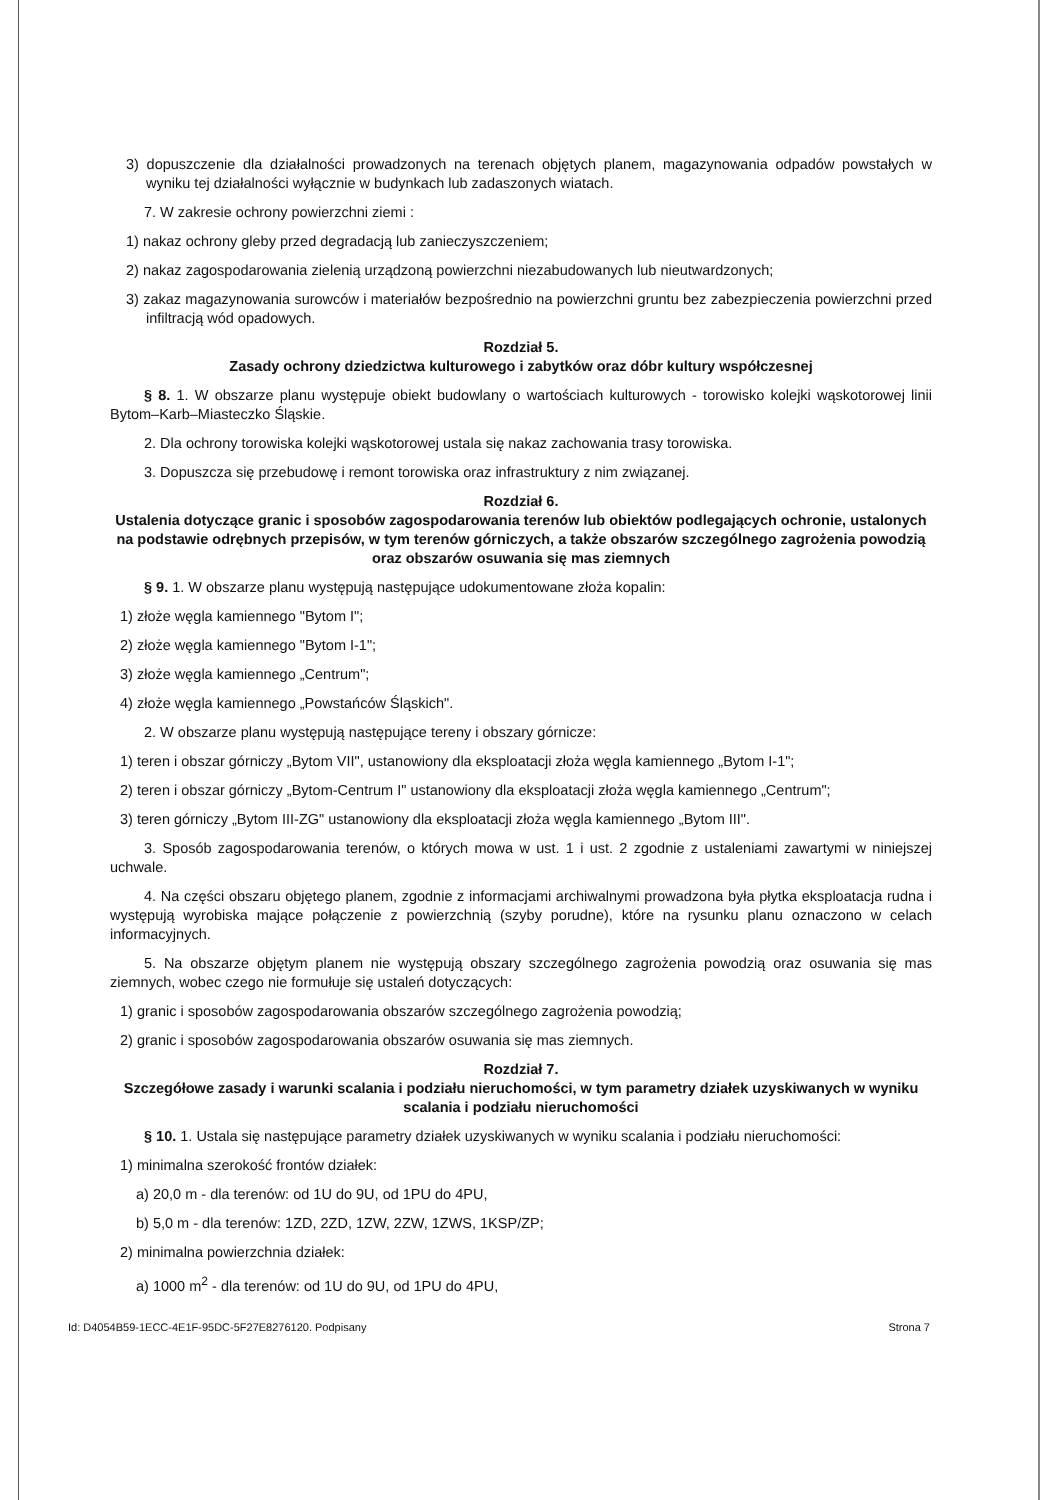3) dopuszczenie dla działalności prowadzonych na terenach objętych planem, magazynowania odpadów powstałych w wyniku tej działalności wyłącznie w budynkach lub zadaszonych wiatach.
7. W zakresie ochrony powierzchni ziemi :
1) nakaz ochrony gleby przed degradacją lub zanieczyszczeniem;
2) nakaz zagospodarowania zielenią urządzoną powierzchni niezabudowanych lub nieutwardzonych;
3) zakaz magazynowania surowców i materiałów bezpośrednio na powierzchni gruntu bez zabezpieczenia powierzchni przed infiltracją wód opadowych.
Rozdział 5.
Zasady ochrony dziedzictwa kulturowego i zabytków oraz dóbr kultury współczesnej
§ 8. 1. W obszarze planu występuje obiekt budowlany o wartościach kulturowych - torowisko kolejki wąskotorowej linii Bytom–Karb–Miasteczko Śląskie.
2. Dla ochrony torowiska kolejki wąskotorowej ustala się nakaz zachowania trasy torowiska.
3. Dopuszcza się przebudowę i remont torowiska oraz infrastruktury z nim związanej.
Rozdział 6.
Ustalenia dotyczące granic i sposobów zagospodarowania terenów lub obiektów podlegających ochronie, ustalonych na podstawie odrębnych przepisów, w tym terenów górniczych, a także obszarów szczególnego zagrożenia powodzią oraz obszarów osuwania się mas ziemnych
§ 9. 1. W obszarze planu występują następujące udokumentowane złoża kopalin:
1) złoże węgla kamiennego "Bytom I";
2) złoże węgla kamiennego "Bytom I-1";
3) złoże węgla kamiennego „Centrum";
4) złoże węgla kamiennego „Powstańców Śląskich".
2. W obszarze planu występują następujące tereny i obszary górnicze:
1) teren i obszar górniczy „Bytom VII", ustanowiony dla eksploatacji złoża węgla kamiennego „Bytom I-1";
2) teren i obszar górniczy „Bytom-Centrum I" ustanowiony dla eksploatacji złoża węgla kamiennego „Centrum";
3) teren górniczy „Bytom III-ZG" ustanowiony dla eksploatacji złoża węgla kamiennego „Bytom III".
3. Sposób zagospodarowania terenów, o których mowa w ust. 1 i ust. 2 zgodnie z ustaleniami zawartymi w niniejszej uchwale.
4. Na części obszaru objętego planem, zgodnie z informacjami archiwalnymi prowadzona była płytka eksploatacja rudna i występują wyrobiska mające połączenie z powierzchnią (szyby porudne), które na rysunku planu oznaczono w celach informacyjnych.
5. Na obszarze objętym planem nie występują obszary szczególnego zagrożenia powodzią oraz osuwania się mas ziemnych, wobec czego nie formułuje się ustaleń dotyczących:
1) granic i sposobów zagospodarowania obszarów szczególnego zagrożenia powodzią;
2) granic i sposobów zagospodarowania obszarów osuwania się mas ziemnych.
Rozdział 7.
Szczegółowe zasady i warunki scalania i podziału nieruchomości, w tym parametry działek uzyskiwanych w wyniku scalania i podziału nieruchomości
§ 10. 1. Ustala się następujące parametry działek uzyskiwanych w wyniku scalania i podziału nieruchomości:
1) minimalna szerokość frontów działek:
a) 20,0 m - dla terenów: od 1U do 9U, od 1PU do 4PU,
b) 5,0 m - dla terenów: 1ZD, 2ZD, 1ZW, 2ZW, 1ZWS, 1KSP/ZP;
2) minimalna powierzchnia działek:
a) 1000 m<sup>2</sup> - dla terenów: od 1U do 9U, od 1PU do 4PU,
Id: D4054B59-1ECC-4E1F-95DC-5F27E8276120. Podpisany Strona 7